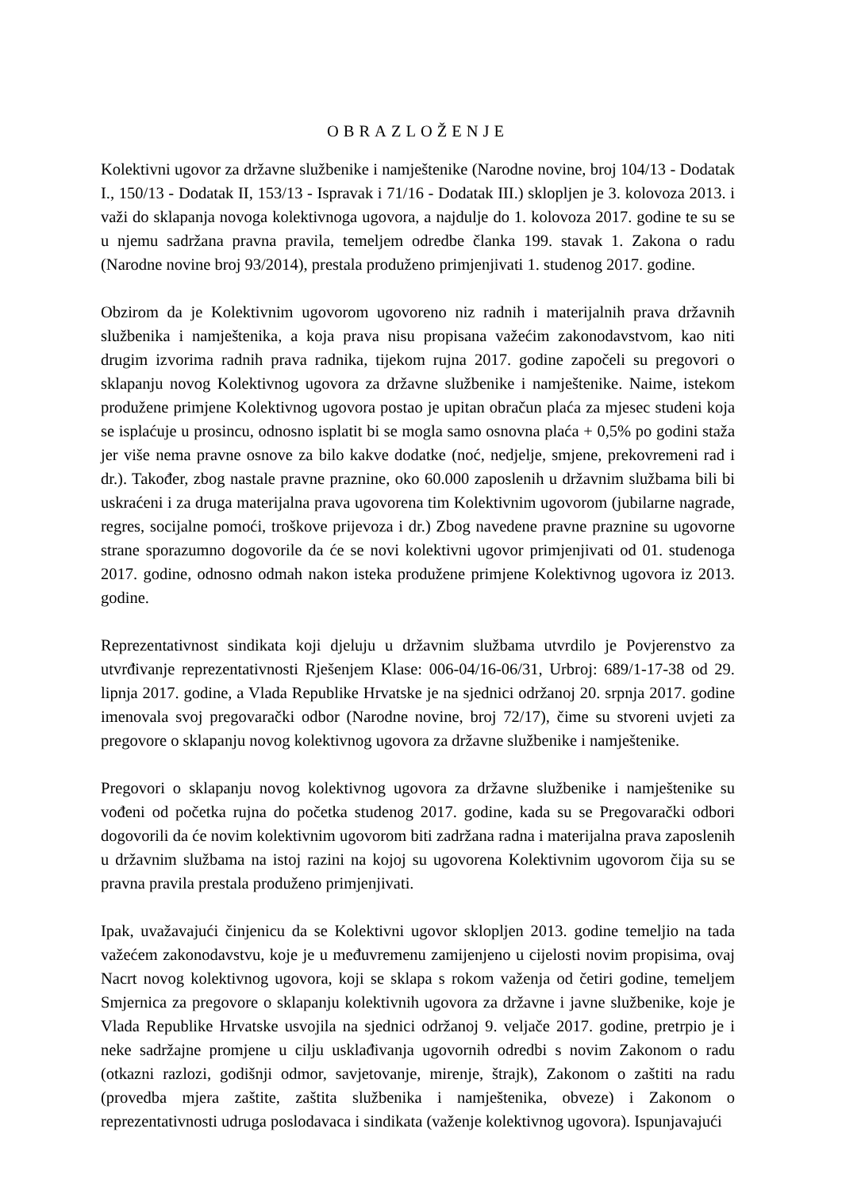OBRAZLOŽENJE
Kolektivni ugovor za državne službenike i namještenike (Narodne novine, broj 104/13 - Dodatak I., 150/13 - Dodatak II, 153/13 - Ispravak i 71/16 - Dodatak III.) sklopljen je 3. kolovoza 2013. i važi do sklapanja novoga kolektivnoga ugovora, a najdulje do 1. kolovoza 2017. godine te su se u njemu sadržana pravna pravila, temeljem odredbe članka 199. stavak 1. Zakona o radu (Narodne novine broj 93/2014), prestala produženo primjenjivati 1. studenog 2017. godine.
Obzirom da je Kolektivnim ugovorom ugovoreno niz radnih i materijalnih prava državnih službenika i namještenika, a koja prava nisu propisana važećim zakonodavstvom, kao niti drugim izvorima radnih prava radnika, tijekom rujna 2017. godine započeli su pregovori o sklapanju novog Kolektivnog ugovora za državne službenike i namještenike. Naime, istekom produžene primjene Kolektivnog ugovora postao je upitan obračun plaća za mjesec studeni koja se isplaćuje u prosincu, odnosno isplatit bi se mogla samo osnovna plaća + 0,5% po godini staža jer više nema pravne osnove za bilo kakve dodatke (noć, nedjelje, smjene, prekovremeni rad i dr.). Također, zbog nastale pravne praznine, oko 60.000 zaposlenih u državnim službama bili bi uskraćeni i za druga materijalna prava ugovorena tim Kolektivnim ugovorom (jubilarne nagrade, regres, socijalne pomoći, troškove prijevoza i dr.) Zbog navedene pravne praznine su ugovorne strane sporazumno dogovorile da će se novi kolektivni ugovor primjenjivati od 01. studenoga 2017. godine, odnosno odmah nakon isteka produžene primjene Kolektivnog ugovora iz 2013. godine.
Reprezentativnost sindikata koji djeluju u državnim službama utvrdilo je Povjerenstvo za utvrđivanje reprezentativnosti Rješenjem Klase: 006-04/16-06/31, Urbroj: 689/1-17-38 od 29. lipnja 2017. godine, a Vlada Republike Hrvatske je na sjednici održanoj 20. srpnja 2017. godine imenovala svoj pregovarački odbor (Narodne novine, broj 72/17), čime su stvoreni uvjeti za pregovore o sklapanju novog kolektivnog ugovora za državne službenike i namještenike.
Pregovori o sklapanju novog kolektivnog ugovora za državne službenike i namještenike su vođeni od početka rujna do početka studenog 2017. godine, kada su se Pregovarački odbori dogovorili da će novim kolektivnim ugovorom biti zadržana radna i materijalna prava zaposlenih u državnim službama na istoj razini na kojoj su ugovorena Kolektivnim ugovorom čija su se pravna pravila prestala produženo primjenjivati.
Ipak, uvažavajući činjenicu da se Kolektivni ugovor sklopljen 2013. godine temeljio na tada važećem zakonodavstvu, koje je u međuvremenu zamijenjeno u cijelosti novim propisima, ovaj Nacrt novog kolektivnog ugovora, koji se sklapa s rokom važenja od četiri godine, temeljem Smjernica za pregovore o sklapanju kolektivnih ugovora za državne i javne službenike, koje je Vlada Republike Hrvatske usvojila na sjednici održanoj 9. veljače 2017. godine, pretrpio je i neke sadržajne promjene u cilju usklađivanja ugovornih odredbi s novim Zakonom o radu (otkazni razlozi, godišnji odmor, savjetovanje, mirenje, štrajk), Zakonom o zaštiti na radu (provedba mjera zaštite, zaštita službenika i namještenika, obveze) i Zakonom o reprezentativnosti udruga poslodavaca i sindikata (važenje kolektivnog ugovora). Ispunjavajući